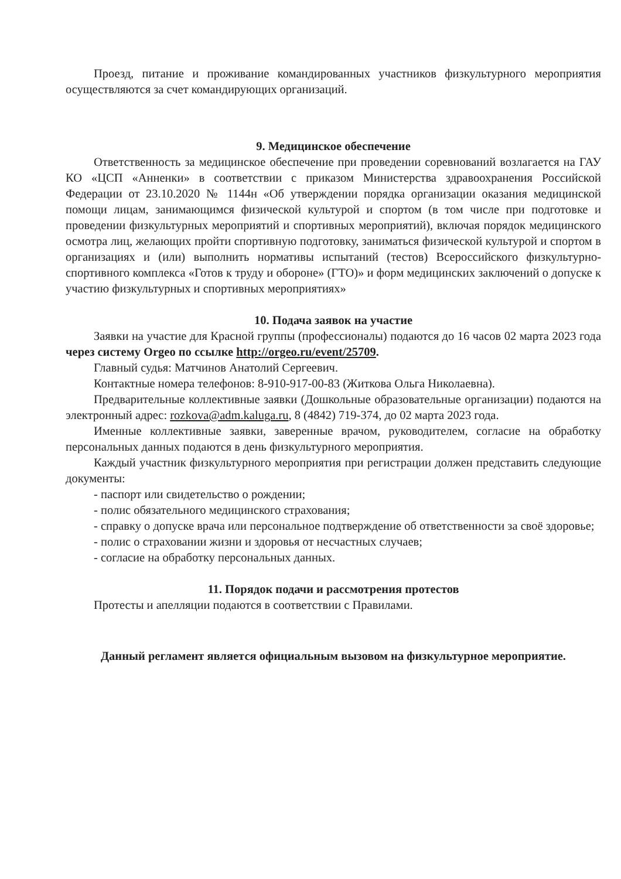Проезд, питание и проживание командированных участников физкультурного мероприятия осуществляются за счет командирующих организаций.
9. Медицинское обеспечение
Ответственность за медицинское обеспечение при проведении соревнований возлагается на ГАУ КО «ЦСП «Анненки» в соответствии с приказом Министерства здравоохранения Российской Федерации от 23.10.2020 № 1144н «Об утверждении порядка организации оказания медицинской помощи лицам, занимающимся физической культурой и спортом (в том числе при подготовке и проведении физкультурных мероприятий и спортивных мероприятий), включая порядок медицинского осмотра лиц, желающих пройти спортивную подготовку, заниматься физической культурой и спортом в организациях и (или) выполнить нормативы испытаний (тестов) Всероссийского физкультурно-спортивного комплекса «Готов к труду и обороне» (ГТО)» и форм медицинских заключений о допуске к участию физкультурных и спортивных мероприятиях»
10. Подача заявок на участие
Заявки на участие для Красной группы (профессионалы) подаются до 16 часов 02 марта 2023 года через систему Orgeo по ссылке http://orgeo.ru/event/25709.
Главный судья: Матчинов Анатолий Сергеевич.
Контактные номера телефонов: 8-910-917-00-83 (Житкова Ольга Николаевна).
Предварительные коллективные заявки (Дошкольные образовательные организации) подаются на электронный адрес: rozkova@adm.kaluga.ru, 8 (4842) 719-374, до 02 марта 2023 года.
Именные коллективные заявки, заверенные врачом, руководителем, согласие на обработку персональных данных подаются в день физкультурного мероприятия.
Каждый участник физкультурного мероприятия при регистрации должен представить следующие документы:
- паспорт или свидетельство о рождении;
- полис обязательного медицинского страхования;
- справку о допуске врача или персональное подтверждение об ответственности за своё здоровье;
- полис о страховании жизни и здоровья от несчастных случаев;
- согласие на обработку персональных данных.
11. Порядок подачи и рассмотрения протестов
Протесты и апелляции подаются в соответствии с Правилами.
Данный регламент является официальным вызовом на физкультурное мероприятие.